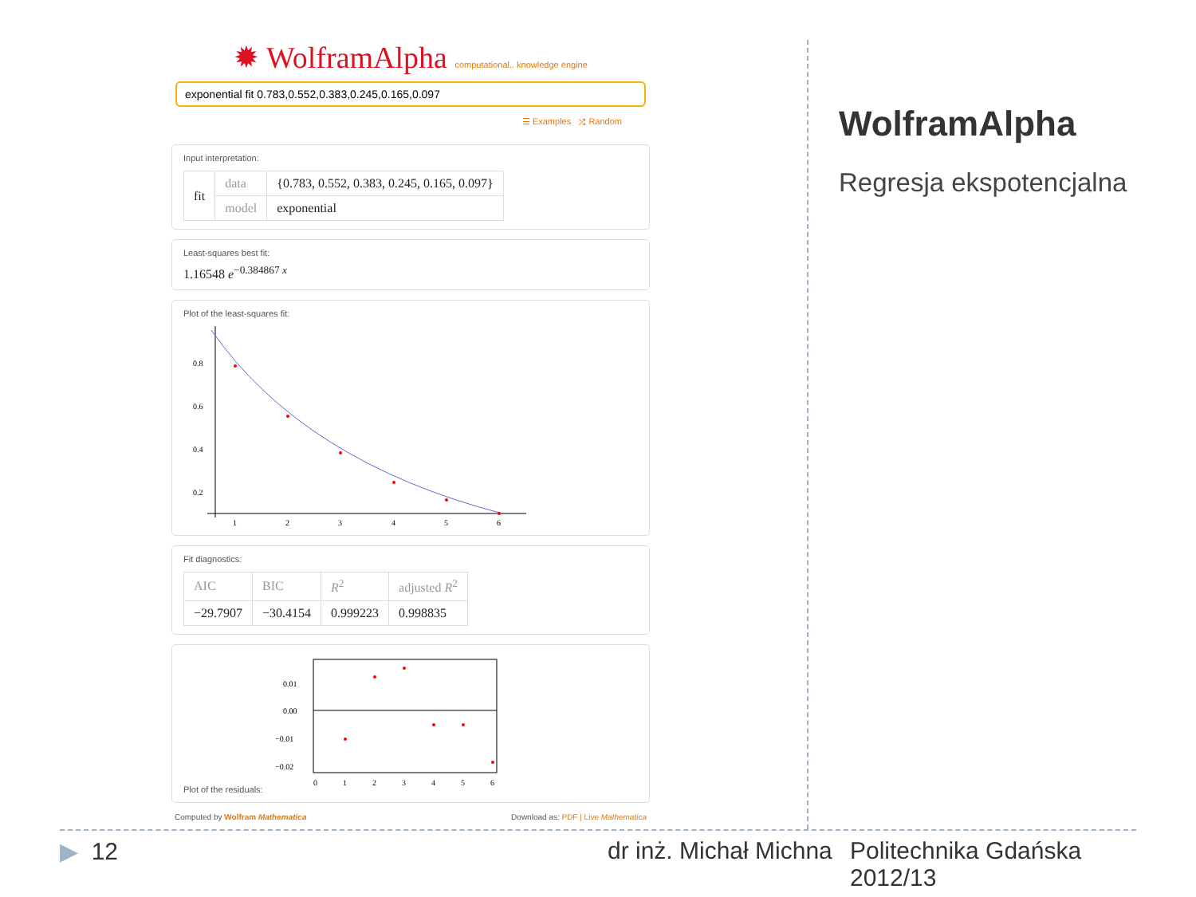✹ WolframAlpha computational.. knowledge engine
exponential fit 0.783,0.552,0.383,0.245,0.165,0.097
☰ Examples ⤮ Random
Input interpretation:
| fit | data | {0.783, 0.552, 0.383, 0.245, 0.165, 0.097} |
| | model | exponential |
Least-squares best fit:
1.16548 e<sup>−0.384867 x</sup>
Plot of the least-squares fit:
0.8
0.6
0.4
0.2
1
2
3
4
5
6
Fit diagnostics:
| AIC | BIC | R<sup>2</sup> | adjusted R<sup>2</sup> |
| −29.7907 | −30.4154 | 0.999223 | 0.998835 |
Plot of the residuals:
0.01
0.00
−0.01
−0.02
0
1
2
3
4
5
6
Computed by Wolfram Mathematica Download as: PDF | Live Mathematica
WolframAlpha
Regresja ekspotencjalna
▶ 12 dr inż. Michał Michna
Politechnika Gdańska
2012/13